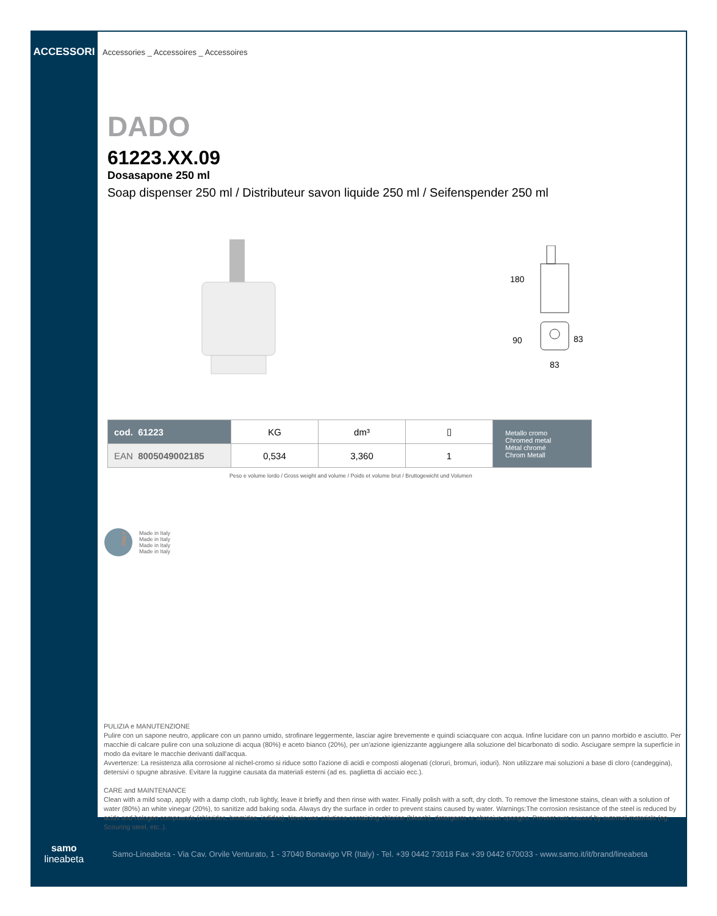ACCESSORI Accessories _ Accessoires _ Accessoires
DADO
61223.XX.09
Dosasapone 250 ml
Soap dispenser 250 ml / Distributeur savon liquide 250 ml / Seifenspender 250 ml
180
90
83
83
| cod. 61223 | KG | dm³ | ▯ | Metallo cromo Chromed metal Métal chromé Chrom Metall |
| EAN 8005049002185 | 0,534 | 3,360 | 1 | |
Peso e volume lordo / Gross weight and volume / Poids et volume brut / Bruttogewicht und Volumen
ITALY
Made in Italy
Made in Italy
Made in Italy
Made in Italy
PULIZIA e MANUTENZIONE
Pulire con un sapone neutro, applicare con un panno umido, strofinare leggermente, lasciar agire brevemente e quindi sciacquare con acqua. Infine lucidare con un panno morbido e asciutto. Per macchie di calcare pulire con una soluzione di acqua (80%) e aceto bianco (20%), per un'azione igienizzante aggiungere alla soluzione del bicarbonato di sodio. Asciugare sempre la superficie in modo da evitare le macchie derivanti dall'acqua.
Avvertenze: La resistenza alla corrosione al nichel-cromo si riduce sotto l'azione di acidi e composti alogenati (cloruri, bromuri, ioduri). Non utilizzare mai soluzioni a base di cloro (candeggina), detersivi o spugne abrasive. Evitare la ruggine causata da materiali esterni (ad es. paglietta di acciaio ecc.).
CARE and MAINTENANCE
Clean with a mild soap, apply with a damp cloth, rub lightly, leave it briefly and then rinse with water. Finally polish with a soft, dry cloth. To remove the limestone stains, clean with a solution of water (80%) an white vinegar (20%), to sanitize add baking soda. Always dry the surface in order to prevent stains caused by water. Warnings:The corrosion resistance of the steel is reduced by acids and halogen compounds (chlorides, bromides, iodides). Never use solutions containing chlorine (bleach), detergents or abrasive sponges. Prevent rust caused by external materials (eg. Scouring steel, etc..).
samo
lineabeta
Samo-Lineabeta - Via Cav. Orvile Venturato, 1 - 37040 Bonavigo VR (Italy) - Tel. +39 0442 73018 Fax +39 0442 670033 - www.samo.it/it/brand/lineabeta